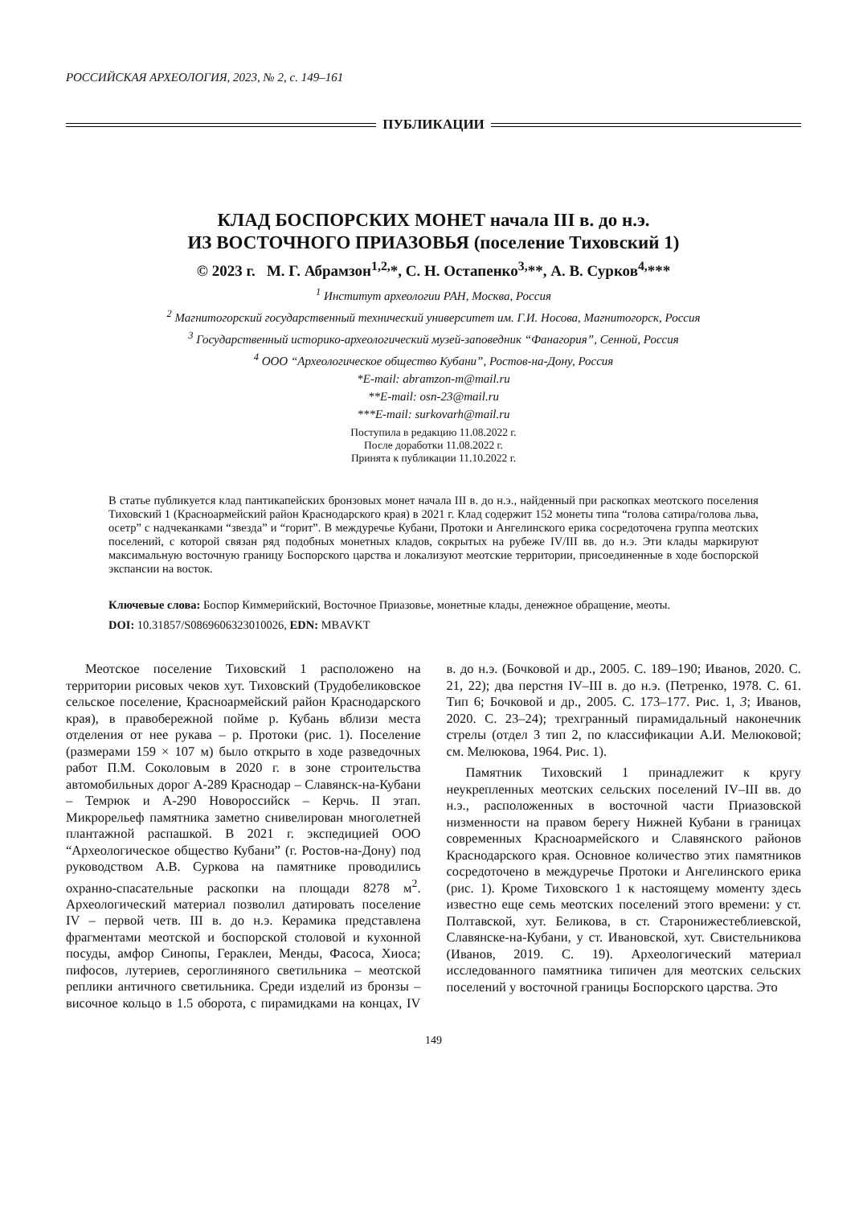РОССИЙСКАЯ АРХЕОЛОГИЯ, 2023, № 2, с. 149–161
ПУБЛИКАЦИИ
КЛАД БОСПОРСКИХ МОНЕТ начала III в. до н.э.
ИЗ ВОСТОЧНОГО ПРИАЗОВЬЯ (поселение Тиховский 1)
© 2023 г. М. Г. Абрамзон<sup>1,2,</sup>*, С. Н. Остапенко<sup>3,</sup>**, А. В. Сурков<sup>4,</sup>***
<sup>1</sup> Институт археологии РАН, Москва, Россия
<sup>2</sup> Магнитогорский государственный технический университет им. Г.И. Носова, Магнитогорск, Россия
<sup>3</sup> Государственный историко-археологический музей-заповедник “Фанагория”, Сенной, Россия
<sup>4</sup> ООО “Археологическое общество Кубани”, Ростов-на-Дону, Россия
*E-mail: abramzon-m@mail.ru
**E-mail: osn-23@mail.ru
***E-mail: surkovarh@mail.ru
Поступила в редакцию 11.08.2022 г.
После доработки 11.08.2022 г.
Принята к публикации 11.10.2022 г.
В статье публикуется клад пантикапейских бронзовых монет начала III в. до н.э., найденный при раскопках меотского поселения Тиховский 1 (Красноармейский район Краснодарского края) в 2021 г. Клад содержит 152 монеты типа “голова сатира/голова льва, осетр” с надчеканками “звезда” и “горит”. В междуречье Кубани, Протоки и Ангелинского ерика сосредоточена группа меотских поселений, с которой связан ряд подобных монетных кладов, сокрытых на рубеже IV/III вв. до н.э. Эти клады маркируют максимальную восточную границу Боспорского царства и локализуют меотские территории, присоединенные в ходе боспорской экспансии на восток.
Ключевые слова: Боспор Киммерийский, Восточное Приазовье, монетные клады, денежное обращение, меоты.
DOI: 10.31857/S0869606323010026, EDN: MBAVKT
Меотское поселение Тиховский 1 расположено на территории рисовых чеков хут. Тиховский (Трудобеликовское сельское поселение, Красноармейский район Краснодарского края), в правобережной пойме р. Кубань вблизи места отделения от нее рукава – р. Протоки (рис. 1). Поселение (размерами 159 × 107 м) было открыто в ходе разведочных работ П.М. Соколовым в 2020 г. в зоне строительства автомобильных дорог А-289 Краснодар – Славянск-на-Кубани – Темрюк и А-290 Новороссийск – Керчь. II этап. Микрорельеф памятника заметно снивелирован многолетней плантажной распашкой. В 2021 г. экспедицией ООО “Археологическое общество Кубани” (г. Ростов-на-Дону) под руководством А.В. Суркова на памятнике проводились охранно-спасательные раскопки на площади 8278 м<sup>2</sup>. Археологический материал позволил датировать поселение IV – первой четв. III в. до н.э. Керамика представлена фрагментами меотской и боспорской столовой и кухонной посуды, амфор Синопы, Гераклеи, Менды, Фасоса, Хиоса; пифосов, лутериев, сероглиняного светильника – меотской реплики античного светильника. Среди изделий из бронзы – височное кольцо в 1.5 оборота, с пирамидками на концах, IV в. до н.э. (Бочковой и др., 2005. С. 189–190; Иванов, 2020. С. 21, 22); два перстня IV–III в. до н.э. (Петренко, 1978. С. 61. Тип 6; Бочковой и др., 2005. С. 173–177. Рис. 1, 3; Иванов, 2020. С. 23–24); трехгранный пирамидальный наконечник стрелы (отдел 3 тип 2, по классификации А.И. Мелюковой; см. Мелюкова, 1964. Рис. 1).
Памятник Тиховский 1 принадлежит к кругу неукрепленных меотских сельских поселений IV–III вв. до н.э., расположенных в восточной части Приазовской низменности на правом берегу Нижней Кубани в границах современных Красноармейского и Славянского районов Краснодарского края. Основное количество этих памятников сосредоточено в междуречье Протоки и Ангелинского ерика (рис. 1). Кроме Тиховского 1 к настоящему моменту здесь известно еще семь меотских поселений этого времени: у ст. Полтавской, хут. Беликова, в ст. Старонижестеблиевской, Славянске-на-Кубани, у ст. Ивановской, хут. Свистельникова (Иванов, 2019. С. 19). Археологический материал исследованного памятника типичен для меотских сельских поселений у восточной границы Боспорского царства. Это
149